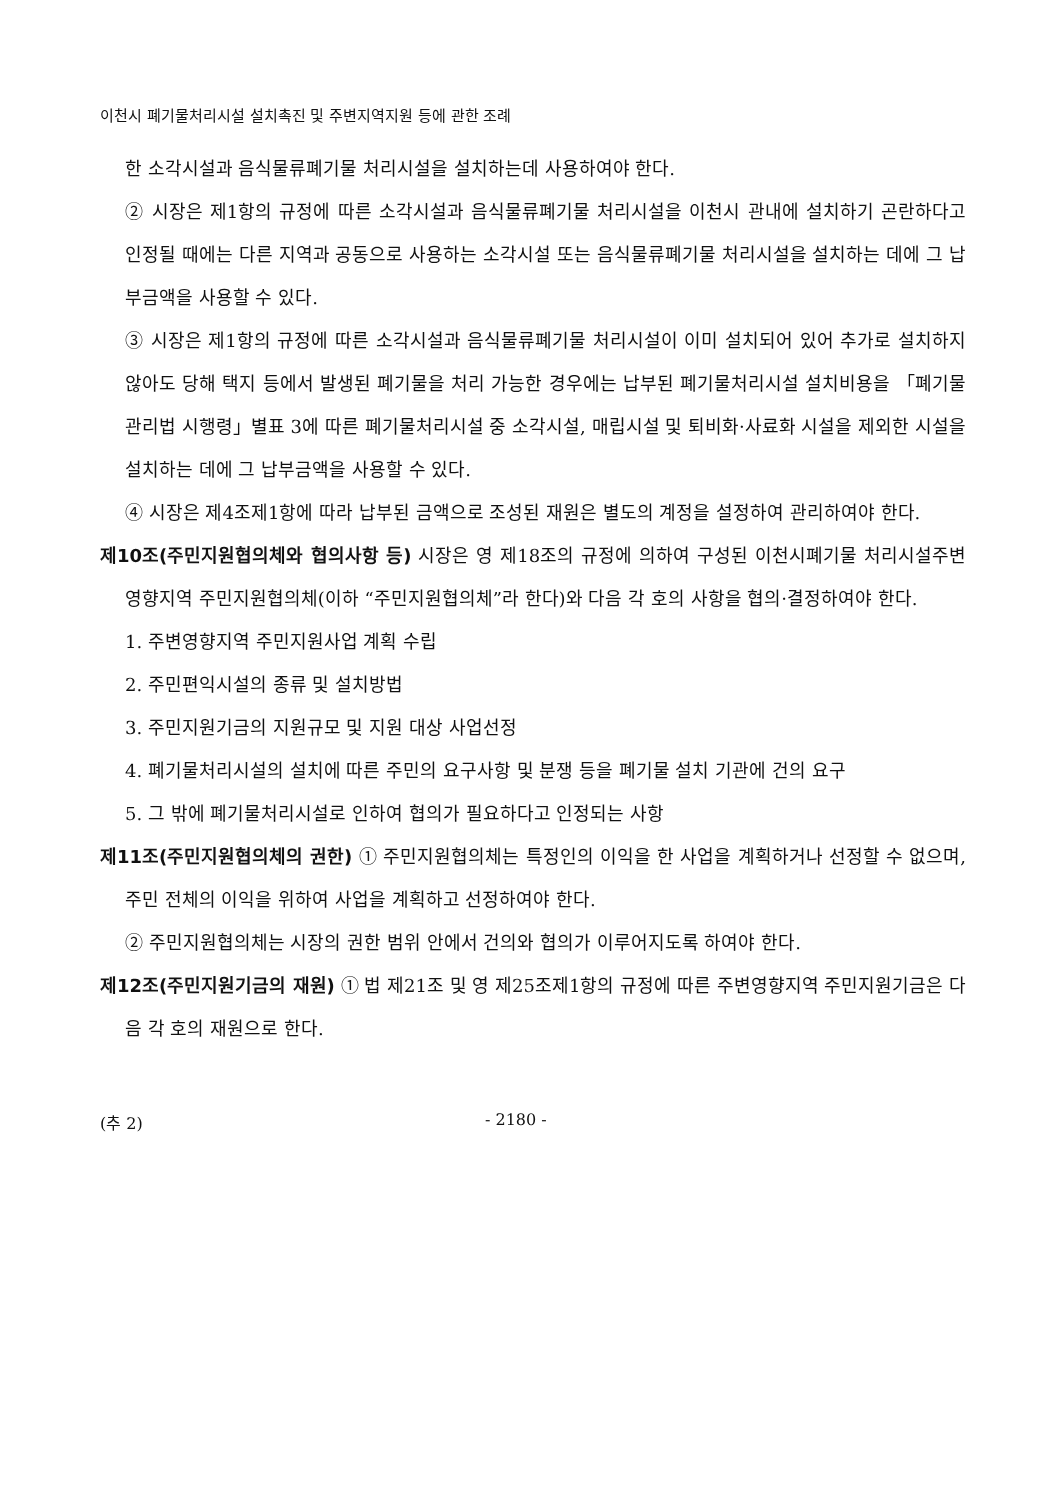이천시 폐기물처리시설 설치촉진 및 주변지역지원 등에 관한 조례
한 소각시설과 음식물류폐기물 처리시설을 설치하는데 사용하여야 한다.
② 시장은 제1항의 규정에 따른 소각시설과 음식물류폐기물 처리시설을 이천시 관내에 설치하기 곤란하다고 인정될 때에는 다른 지역과 공동으로 사용하는 소각시설 또는 음식물류폐기물 처리시설을 설치하는 데에 그 납부금액을 사용할 수 있다.
③ 시장은 제1항의 규정에 따른 소각시설과 음식물류폐기물 처리시설이 이미 설치되어 있어 추가로 설치하지 않아도 당해 택지 등에서 발생된 폐기물을 처리 가능한 경우에는 납부된 폐기물처리시설 설치비용을 「폐기물관리법 시행령」별표 3에 따른 폐기물처리시설 중 소각시설, 매립시설 및 퇴비화·사료화 시설을 제외한 시설을 설치하는 데에 그 납부금액을 사용할 수 있다.
④ 시장은 제4조제1항에 따라 납부된 금액으로 조성된 재원은 별도의 계정을 설정하여 관리하여야 한다.
제10조(주민지원협의체와 협의사항 등) 시장은 영 제18조의 규정에 의하여 구성된 이천시폐기물 처리시설주변영향지역 주민지원협의체(이하 “주민지원협의체”라 한다)와 다음 각 호의 사항을 협의·결정하여야 한다.
1. 주변영향지역 주민지원사업 계획 수립
2. 주민편익시설의 종류 및 설치방법
3. 주민지원기금의 지원규모 및 지원 대상 사업선정
4. 폐기물처리시설의 설치에 따른 주민의 요구사항 및 분쟁 등을 폐기물 설치 기관에 건의 요구
5. 그 밖에 폐기물처리시설로 인하여 협의가 필요하다고 인정되는 사항
제11조(주민지원협의체의 권한) ① 주민지원협의체는 특정인의 이익을 한 사업을 계획하거나 선정할 수 없으며, 주민 전체의 이익을 위하여 사업을 계획하고 선정하여야 한다.
② 주민지원협의체는 시장의 권한 범위 안에서 건의와 협의가 이루어지도록 하여야 한다.
제12조(주민지원기금의 재원) ① 법 제21조 및 영 제25조제1항의 규정에 따른 주변영향지역 주민지원기금은 다음 각 호의 재원으로 한다.
(추 2) - 2180 -